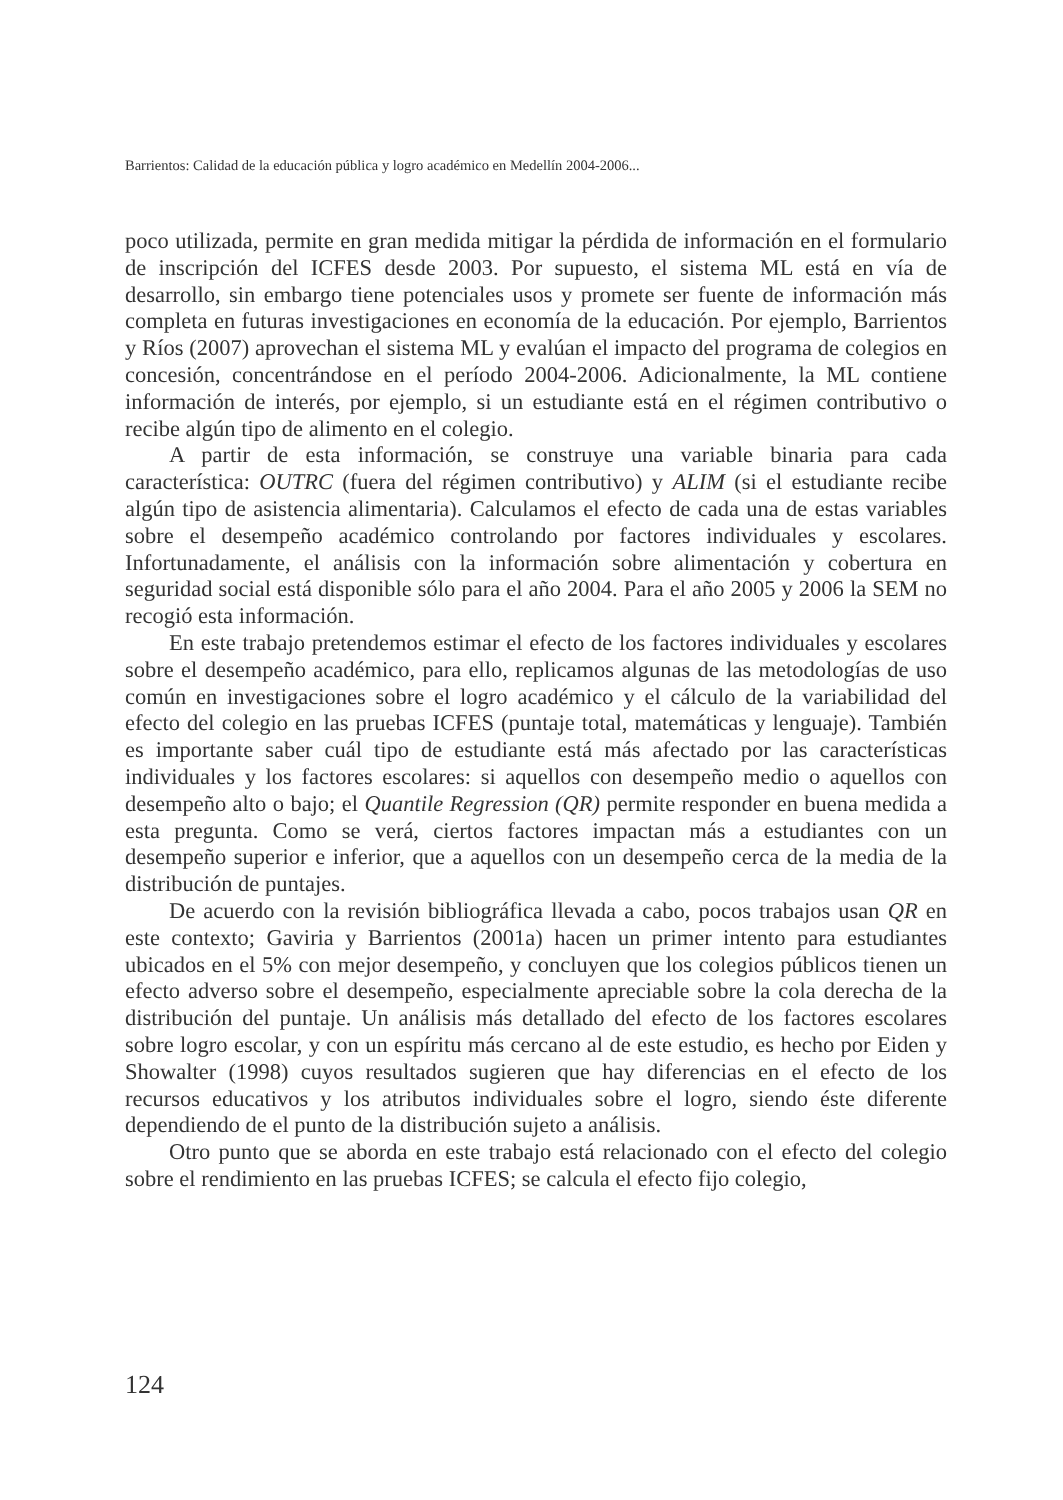Barrientos: Calidad de la educación pública y logro académico en Medellín 2004-2006...
poco utilizada, permite en gran medida mitigar la pérdida de información en el formulario de inscripción del ICFES desde 2003. Por supuesto, el sistema ML está en vía de desarrollo, sin embargo tiene potenciales usos y promete ser fuente de información más completa en futuras investigaciones en economía de la educación. Por ejemplo, Barrientos y Ríos (2007) aprovechan el sistema ML y evalúan el impacto del programa de colegios en concesión, concentrándose en el período 2004-2006. Adicionalmente, la ML contiene información de interés, por ejemplo, si un estudiante está en el régimen contributivo o recibe algún tipo de alimento en el colegio.
A partir de esta información, se construye una variable binaria para cada característica: OUTRC (fuera del régimen contributivo) y ALIM (si el estudiante recibe algún tipo de asistencia alimentaria). Calculamos el efecto de cada una de estas variables sobre el desempeño académico controlando por factores individuales y escolares. Infortunadamente, el análisis con la información sobre alimentación y cobertura en seguridad social está disponible sólo para el año 2004. Para el año 2005 y 2006 la SEM no recogió esta información.
En este trabajo pretendemos estimar el efecto de los factores individuales y escolares sobre el desempeño académico, para ello, replicamos algunas de las metodologías de uso común en investigaciones sobre el logro académico y el cálculo de la variabilidad del efecto del colegio en las pruebas ICFES (puntaje total, matemáticas y lenguaje). También es importante saber cuál tipo de estudiante está más afectado por las características individuales y los factores escolares: si aquellos con desempeño medio o aquellos con desempeño alto o bajo; el Quantile Regression (QR) permite responder en buena medida a esta pregunta. Como se verá, ciertos factores impactan más a estudiantes con un desempeño superior e inferior, que a aquellos con un desempeño cerca de la media de la distribución de puntajes.
De acuerdo con la revisión bibliográfica llevada a cabo, pocos trabajos usan QR en este contexto; Gaviria y Barrientos (2001a) hacen un primer intento para estudiantes ubicados en el 5% con mejor desempeño, y concluyen que los colegios públicos tienen un efecto adverso sobre el desempeño, especialmente apreciable sobre la cola derecha de la distribución del puntaje. Un análisis más detallado del efecto de los factores escolares sobre logro escolar, y con un espíritu más cercano al de este estudio, es hecho por Eiden y Showalter (1998) cuyos resultados sugieren que hay diferencias en el efecto de los recursos educativos y los atributos individuales sobre el logro, siendo éste diferente dependiendo de el punto de la distribución sujeto a análisis.
Otro punto que se aborda en este trabajo está relacionado con el efecto del colegio sobre el rendimiento en las pruebas ICFES; se calcula el efecto fijo colegio,
124